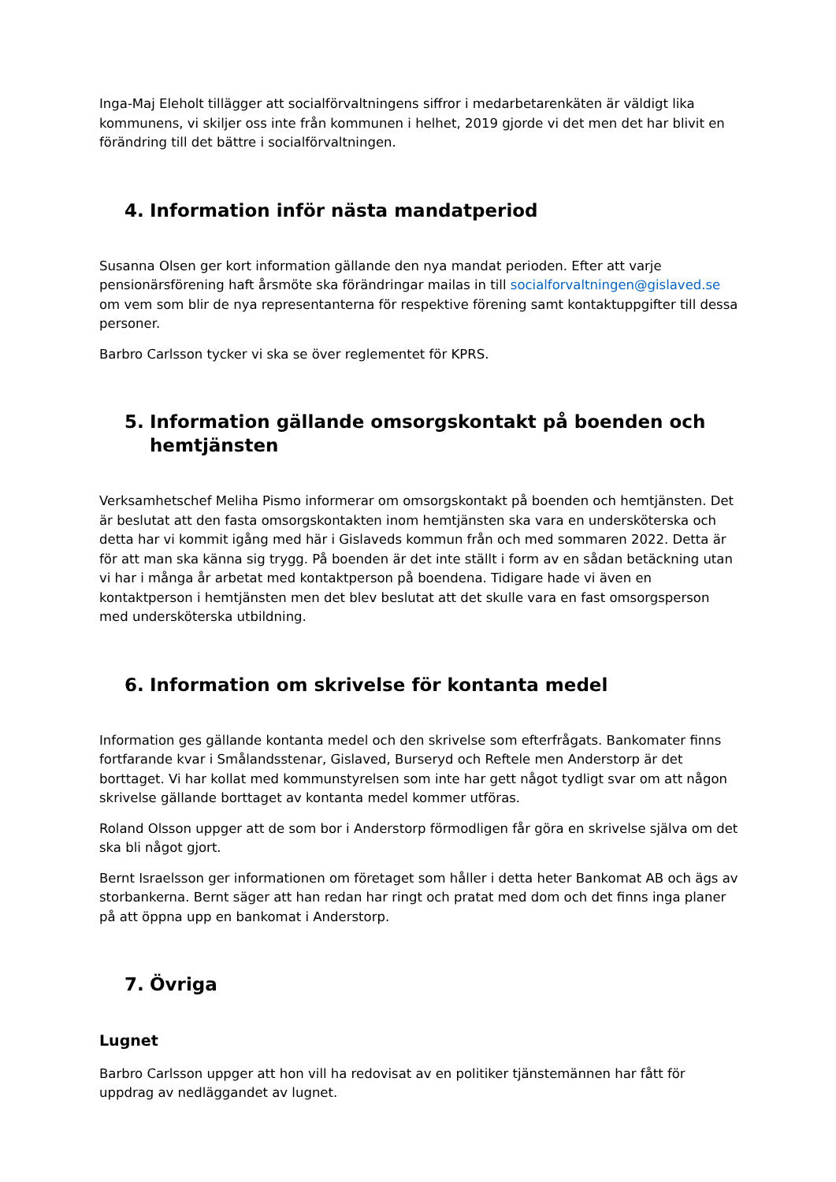Inga-Maj Eleholt tillägger att socialförvaltningens siffror i medarbetarenkäten är väldigt lika kommunens, vi skiljer oss inte från kommunen i helhet, 2019 gjorde vi det men det har blivit en förändring till det bättre i socialförvaltningen.
4. Information inför nästa mandatperiod
Susanna Olsen ger kort information gällande den nya mandat perioden. Efter att varje pensionärsförening haft årsmöte ska förändringar mailas in till socialforvaltningen@gislaved.se om vem som blir de nya representanterna för respektive förening samt kontaktuppgifter till dessa personer.
Barbro Carlsson tycker vi ska se över reglementet för KPRS.
5. Information gällande omsorgskontakt på boenden och hemtjänsten
Verksamhetschef Meliha Pismo informerar om omsorgskontakt på boenden och hemtjänsten. Det är beslutat att den fasta omsorgskontakten inom hemtjänsten ska vara en undersköterska och detta har vi kommit igång med här i Gislaveds kommun från och med sommaren 2022. Detta är för att man ska känna sig trygg. På boenden är det inte ställt i form av en sådan betäckning utan vi har i många år arbetat med kontaktperson på boendena. Tidigare hade vi även en kontaktperson i hemtjänsten men det blev beslutat att det skulle vara en fast omsorgsperson med undersköterska utbildning.
6. Information om skrivelse för kontanta medel
Information ges gällande kontanta medel och den skrivelse som efterfrågats. Bankomater finns fortfarande kvar i Smålandsstenar, Gislaved, Burseryd och Reftele men Anderstorp är det borttaget. Vi har kollat med kommunstyrelsen som inte har gett något tydligt svar om att någon skrivelse gällande borttaget av kontanta medel kommer utföras.
Roland Olsson uppger att de som bor i Anderstorp förmodligen får göra en skrivelse själva om det ska bli något gjort.
Bernt Israelsson ger informationen om företaget som håller i detta heter Bankomat AB och ägs av storbankerna. Bernt säger att han redan har ringt och pratat med dom och det finns inga planer på att öppna upp en bankomat i Anderstorp.
7. Övriga
Lugnet
Barbro Carlsson uppger att hon vill ha redovisat av en politiker tjänstemännen har fått för uppdrag av nedläggandet av lugnet.